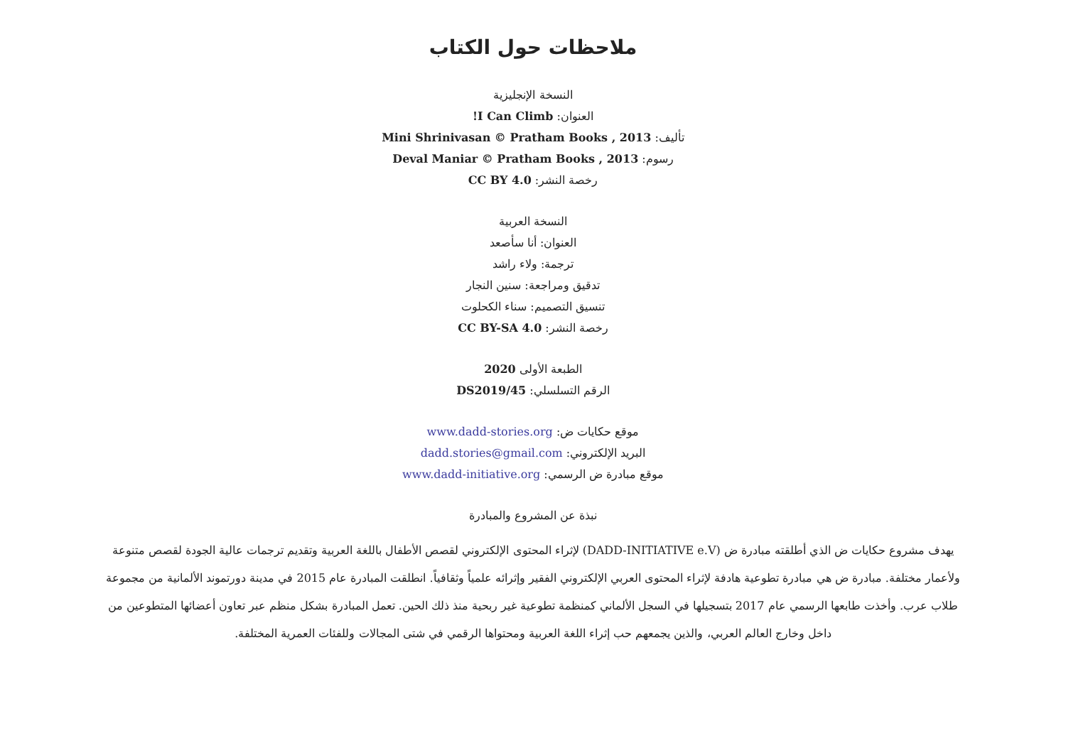ملاحظات حول الكتاب
النسخة الإنجليزية
العنوان: I Can Climb!
تأليف: Mini Shrinivasan © Pratham Books , 2013
رسوم: Deval Maniar © Pratham Books , 2013
رخصة النشر: CC BY 4.0
النسخة العربية
العنوان: أنا سأصعد
ترجمة: ولاء راشد
تدقيق ومراجعة: سنين النجار
تنسيق التصميم: سناء الكحلوت
رخصة النشر: CC BY-SA 4.0
الطبعة الأولى 2020
الرقم التسلسلي: DS2019/45
موقع حكايات ض: www.dadd-stories.org
البريد الإلكتروني: dadd.stories@gmail.com
موقع مبادرة ض الرسمي: www.dadd-initiative.org
نبذة عن المشروع والمبادرة
يهدف مشروع حكايات ض الذي أطلقته مبادرة ض (DADD-INITIATIVE e.V) لإثراء المحتوى الإلكتروني لقصص الأطفال باللغة العربية وتقديم ترجمات عالية الجودة لقصص متنوعة ولأعمار مختلفة. مبادرة ض هي مبادرة تطوعية هادفة لإثراء المحتوى العربي الإلكتروني الفقير وإثرائه علمياً وثقافياً. انطلقت المبادرة عام 2015 في مدينة دورتموند الألمانية من مجموعة طلاب عرب. وأخذت طابعها الرسمي عام 2017 بتسجيلها في السجل الألماني كمنظمة تطوعية غير ربحية منذ ذلك الحين. تعمل المبادرة بشكل منظم عبر تعاون أعضائها المتطوعين من داخل وخارج العالم العربي، والذين يجمعهم حب إثراء اللغة العربية ومحتواها الرقمي في شتى المجالات وللفئات العمرية المختلفة.